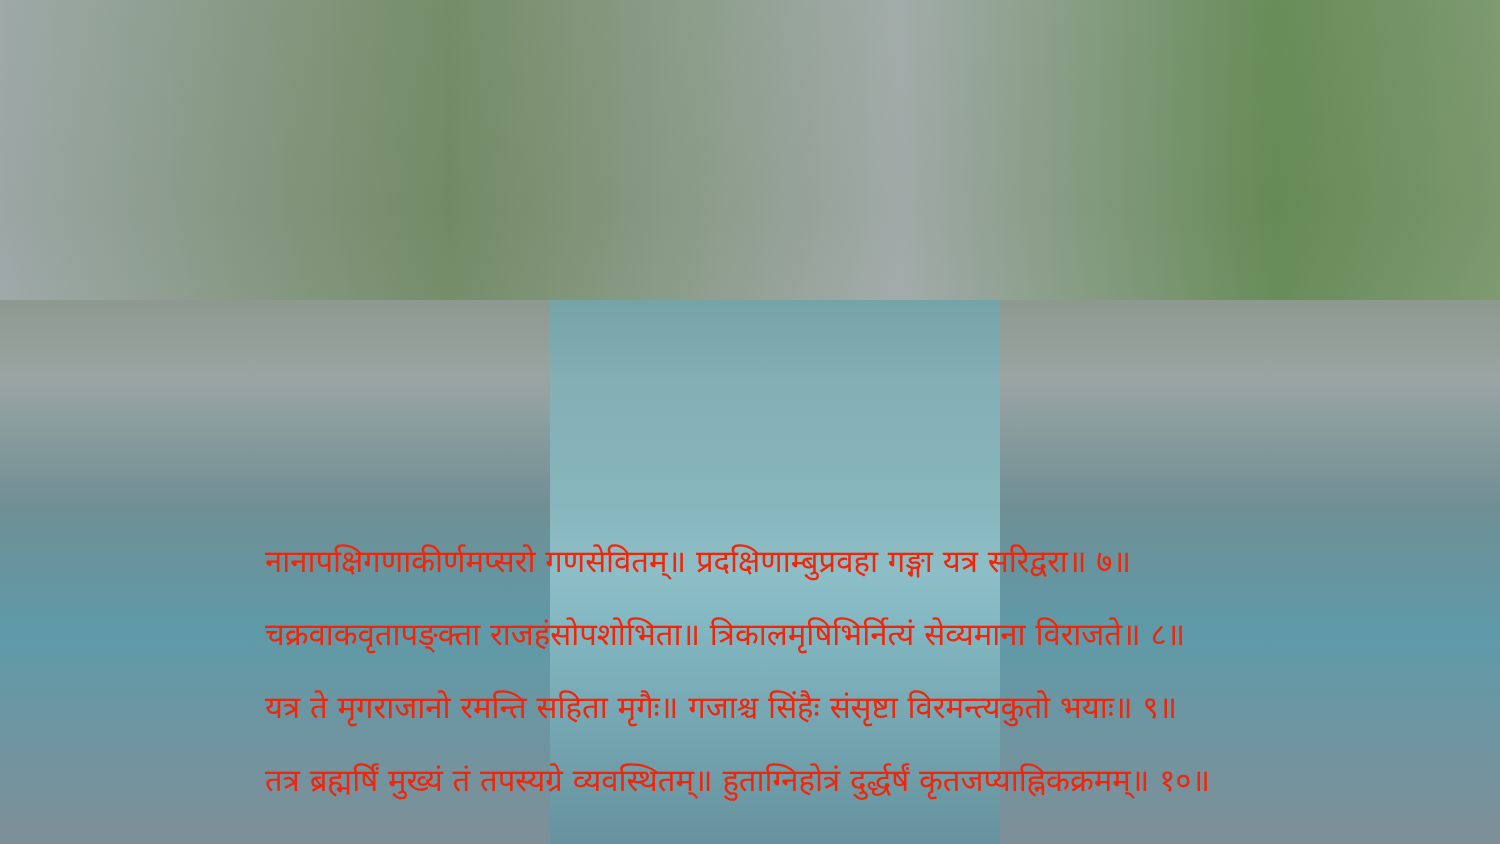नानापक्षिगणाकीर्णमप्सरो गणसेवितम्॥ प्रदक्षिणाम्बुप्रवहा गङ्गा यत्र सरिद्वरा॥ ७॥
चक्रवाकवृतापङ्क्ता राजहंसोपशोभिता॥ त्रिकालमृषिभिर्नित्यं सेव्यमाना विराजते॥ ८॥
यत्र ते मृगराजानो रमन्ति सहिता मृगैः॥ गजाश्च सिंहैः संसृष्टा विरमन्त्यकुतो भयाः॥ ९॥
तत्र ब्रह्मर्षिं मुख्यं तं तपस्यग्रे व्यवस्थितम्॥ हुताग्निहोत्रं दुर्द्धर्षं कृतजप्याह्निकक्रमम्॥ १०॥